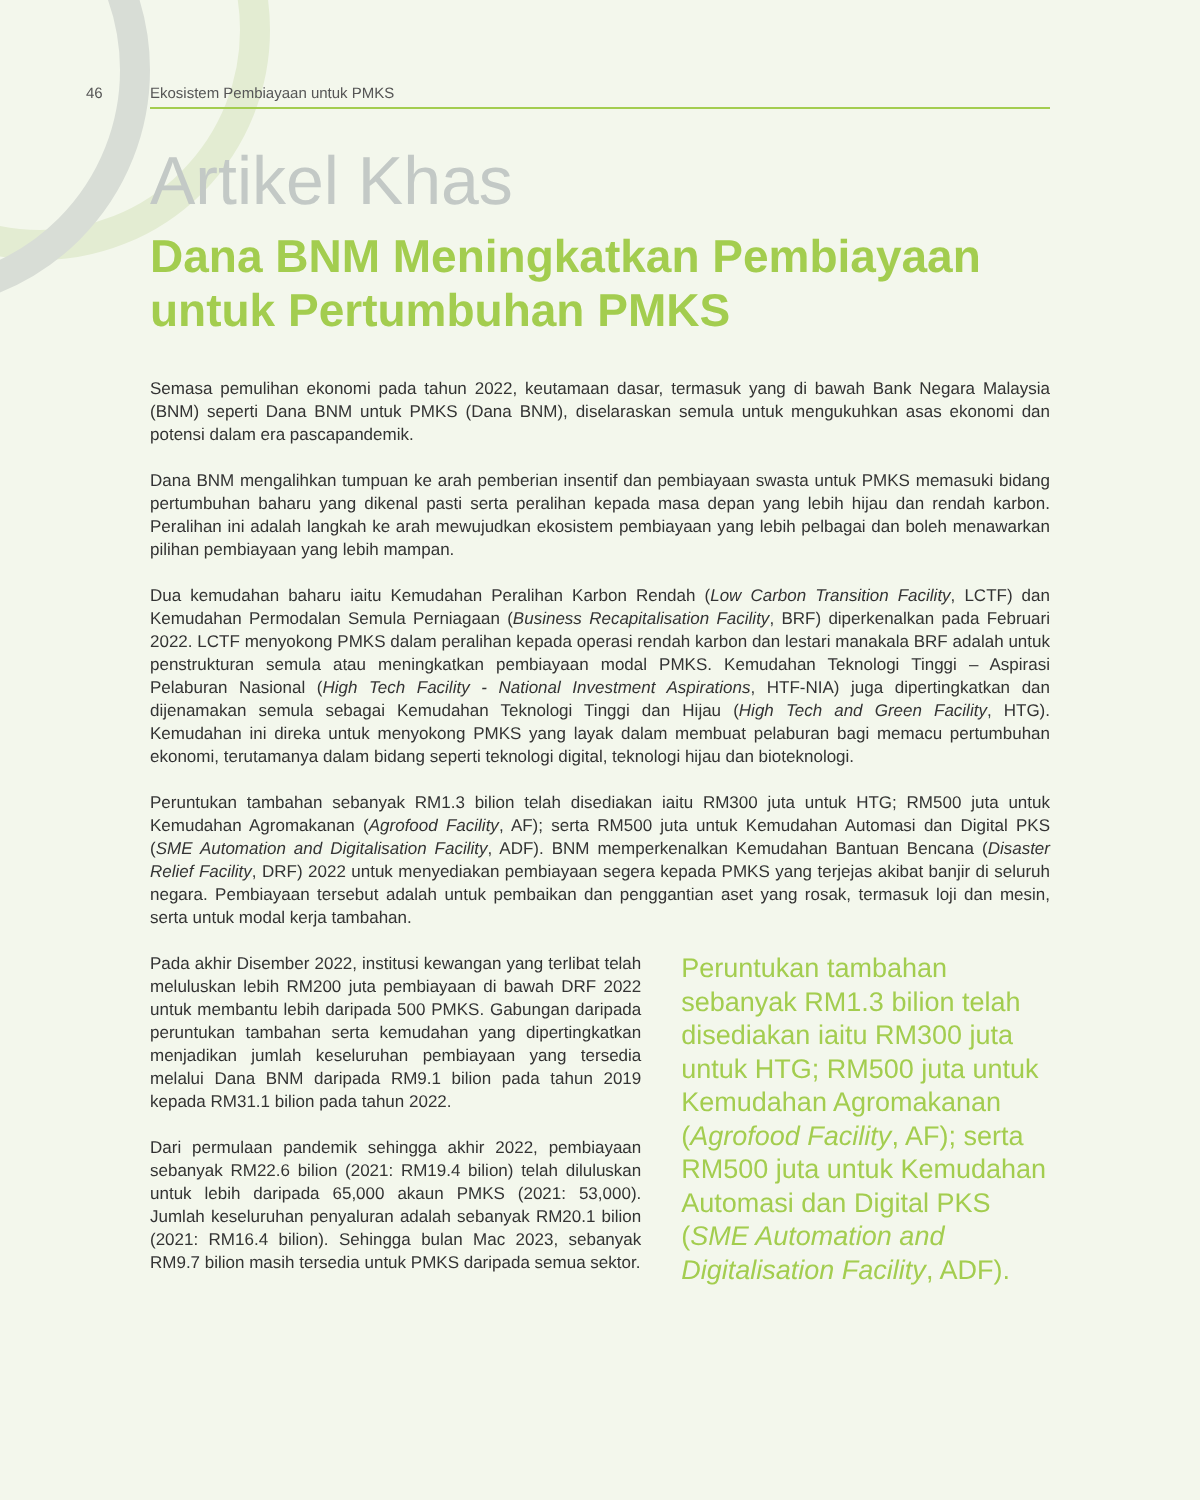46 Ekosistem Pembiayaan untuk PMKS
Artikel Khas
Dana BNM Meningkatkan Pembiayaan untuk Pertumbuhan PMKS
Semasa pemulihan ekonomi pada tahun 2022, keutamaan dasar, termasuk yang di bawah Bank Negara Malaysia (BNM) seperti Dana BNM untuk PMKS (Dana BNM), diselaraskan semula untuk mengukuhkan asas ekonomi dan potensi dalam era pascapandemik.
Dana BNM mengalihkan tumpuan ke arah pemberian insentif dan pembiayaan swasta untuk PMKS memasuki bidang pertumbuhan baharu yang dikenal pasti serta peralihan kepada masa depan yang lebih hijau dan rendah karbon. Peralihan ini adalah langkah ke arah mewujudkan ekosistem pembiayaan yang lebih pelbagai dan boleh menawarkan pilihan pembiayaan yang lebih mampan.
Dua kemudahan baharu iaitu Kemudahan Peralihan Karbon Rendah (Low Carbon Transition Facility, LCTF) dan Kemudahan Permodalan Semula Perniagaan (Business Recapitalisation Facility, BRF) diperkenalkan pada Februari 2022. LCTF menyokong PMKS dalam peralihan kepada operasi rendah karbon dan lestari manakala BRF adalah untuk penstrukturan semula atau meningkatkan pembiayaan modal PMKS. Kemudahan Teknologi Tinggi – Aspirasi Pelaburan Nasional (High Tech Facility - National Investment Aspirations, HTF-NIA) juga dipertingkatkan dan dijenamakan semula sebagai Kemudahan Teknologi Tinggi dan Hijau (High Tech and Green Facility, HTG). Kemudahan ini direka untuk menyokong PMKS yang layak dalam membuat pelaburan bagi memacu pertumbuhan ekonomi, terutamanya dalam bidang seperti teknologi digital, teknologi hijau dan bioteknologi.
Peruntukan tambahan sebanyak RM1.3 bilion telah disediakan iaitu RM300 juta untuk HTG; RM500 juta untuk Kemudahan Agromakanan (Agrofood Facility, AF); serta RM500 juta untuk Kemudahan Automasi dan Digital PKS (SME Automation and Digitalisation Facility, ADF). BNM memperkenalkan Kemudahan Bantuan Bencana (Disaster Relief Facility, DRF) 2022 untuk menyediakan pembiayaan segera kepada PMKS yang terjejas akibat banjir di seluruh negara. Pembiayaan tersebut adalah untuk pembaikan dan penggantian aset yang rosak, termasuk loji dan mesin, serta untuk modal kerja tambahan.
Pada akhir Disember 2022, institusi kewangan yang terlibat telah meluluskan lebih RM200 juta pembiayaan di bawah DRF 2022 untuk membantu lebih daripada 500 PMKS. Gabungan daripada peruntukan tambahan serta kemudahan yang dipertingkatkan menjadikan jumlah keseluruhan pembiayaan yang tersedia melalui Dana BNM daripada RM9.1 bilion pada tahun 2019 kepada RM31.1 bilion pada tahun 2022.
Dari permulaan pandemik sehingga akhir 2022, pembiayaan sebanyak RM22.6 bilion (2021: RM19.4 bilion) telah diluluskan untuk lebih daripada 65,000 akaun PMKS (2021: 53,000). Jumlah keseluruhan penyaluran adalah sebanyak RM20.1 bilion (2021: RM16.4 bilion). Sehingga bulan Mac 2023, sebanyak RM9.7 bilion masih tersedia untuk PMKS daripada semua sektor.
Peruntukan tambahan sebanyak RM1.3 bilion telah disediakan iaitu RM300 juta untuk HTG; RM500 juta untuk Kemudahan Agromakanan (Agrofood Facility, AF); serta RM500 juta untuk Kemudahan Automasi dan Digital PKS (SME Automation and Digitalisation Facility, ADF).